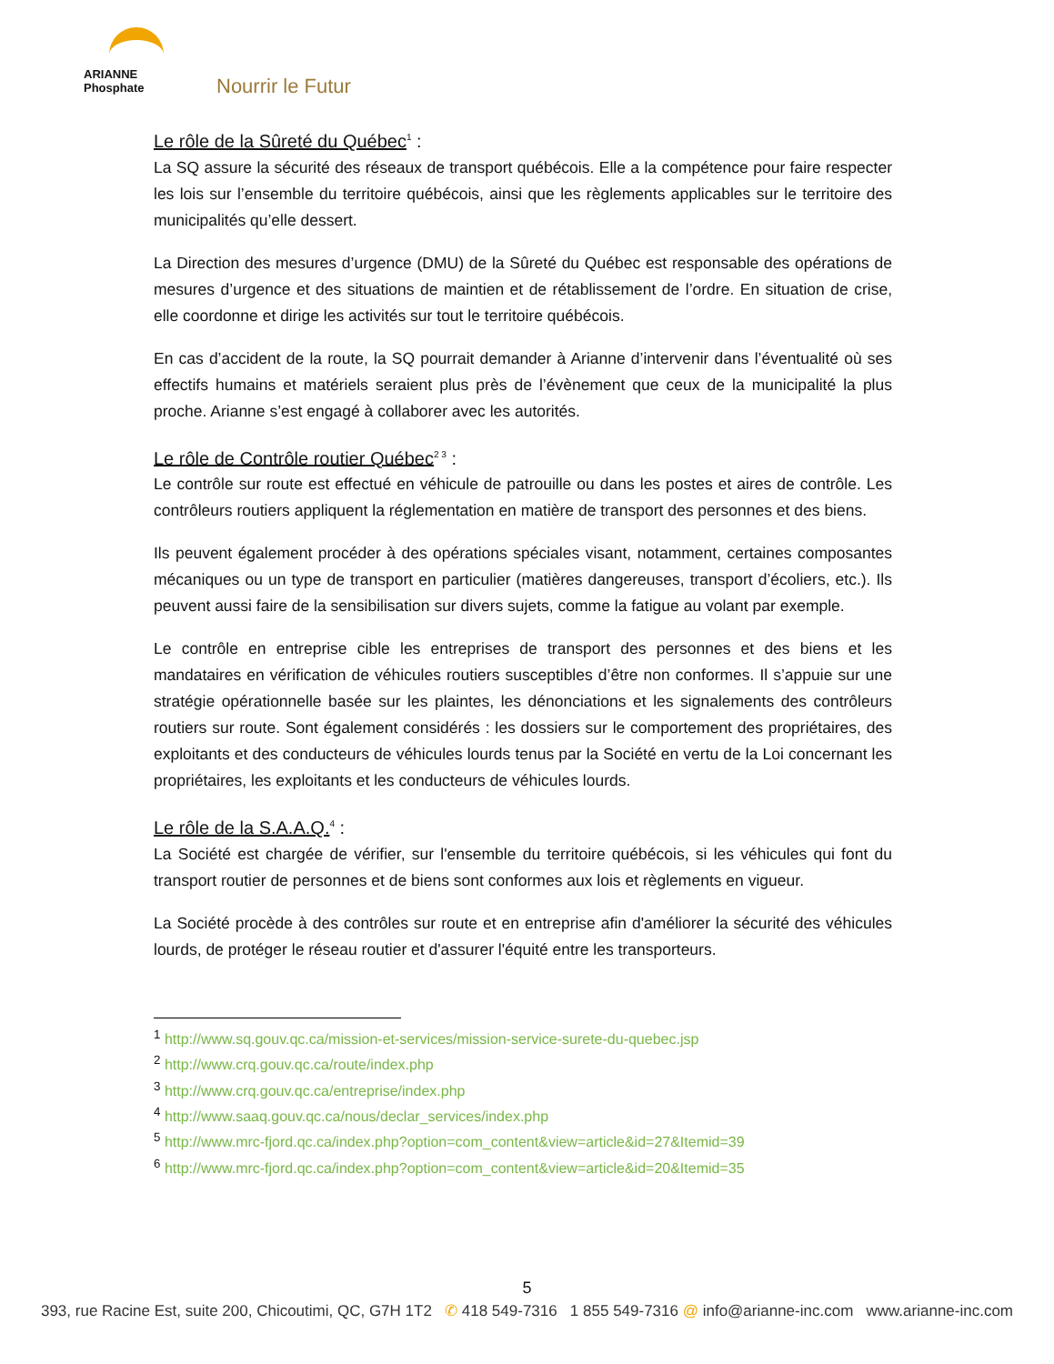ARIANNE
Phosphate
Nourrir le Futur
Le rôle de la Sûreté du Québec<sup>1</sup> :
La SQ assure la sécurité des réseaux de transport québécois. Elle a la compétence pour faire respecter les lois sur l’ensemble du territoire québécois, ainsi que les règlements applicables sur le territoire des municipalités qu’elle dessert.
La Direction des mesures d’urgence (DMU) de la Sûreté du Québec est responsable des opérations de mesures d’urgence et des situations de maintien et de rétablissement de l’ordre. En situation de crise, elle coordonne et dirige les activités sur tout le territoire québécois.
En cas d’accident de la route, la SQ pourrait demander à Arianne d’intervenir dans l’éventualité où ses effectifs humains et matériels seraient plus près de l’évènement que ceux de la municipalité la plus proche. Arianne s’est engagé à collaborer avec les autorités.
Le rôle de Contrôle routier Québec<sup>2 3</sup> :
Le contrôle sur route est effectué en véhicule de patrouille ou dans les postes et aires de contrôle. Les contrôleurs routiers appliquent la réglementation en matière de transport des personnes et des biens.
Ils peuvent également procéder à des opérations spéciales visant, notamment, certaines composantes mécaniques ou un type de transport en particulier (matières dangereuses, transport d’écoliers, etc.). Ils peuvent aussi faire de la sensibilisation sur divers sujets, comme la fatigue au volant par exemple.
Le contrôle en entreprise cible les entreprises de transport des personnes et des biens et les mandataires en vérification de véhicules routiers susceptibles d’être non conformes. Il s’appuie sur une stratégie opérationnelle basée sur les plaintes, les dénonciations et les signalements des contrôleurs routiers sur route. Sont également considérés : les dossiers sur le comportement des propriétaires, des exploitants et des conducteurs de véhicules lourds tenus par la Société en vertu de la Loi concernant les propriétaires, les exploitants et les conducteurs de véhicules lourds.
Le rôle de la S.A.A.Q.<sup>4</sup> :
La Société est chargée de vérifier, sur l'ensemble du territoire québécois, si les véhicules qui font du transport routier de personnes et de biens sont conformes aux lois et règlements en vigueur.
La Société procède à des contrôles sur route et en entreprise afin d'améliorer la sécurité des véhicules lourds, de protéger le réseau routier et d'assurer l'équité entre les transporteurs.
<sup>1</sup> http://www.sq.gouv.qc.ca/mission-et-services/mission-service-surete-du-quebec.jsp
<sup>2</sup> http://www.crq.gouv.qc.ca/route/index.php
<sup>3</sup> http://www.crq.gouv.qc.ca/entreprise/index.php
<sup>4</sup> http://www.saaq.gouv.qc.ca/nous/declar_services/index.php
<sup>5</sup> http://www.mrc-fjord.qc.ca/index.php?option=com_content&view=article&id=27&Itemid=39
<sup>6</sup> http://www.mrc-fjord.qc.ca/index.php?option=com_content&view=article&id=20&Itemid=35
5
393, rue Racine Est, suite 200, Chicoutimi, QC, G7H 1T2 ✆ 418 549-7316 1 855 549-7316 @ info@arianne-inc.com www.arianne-inc.com